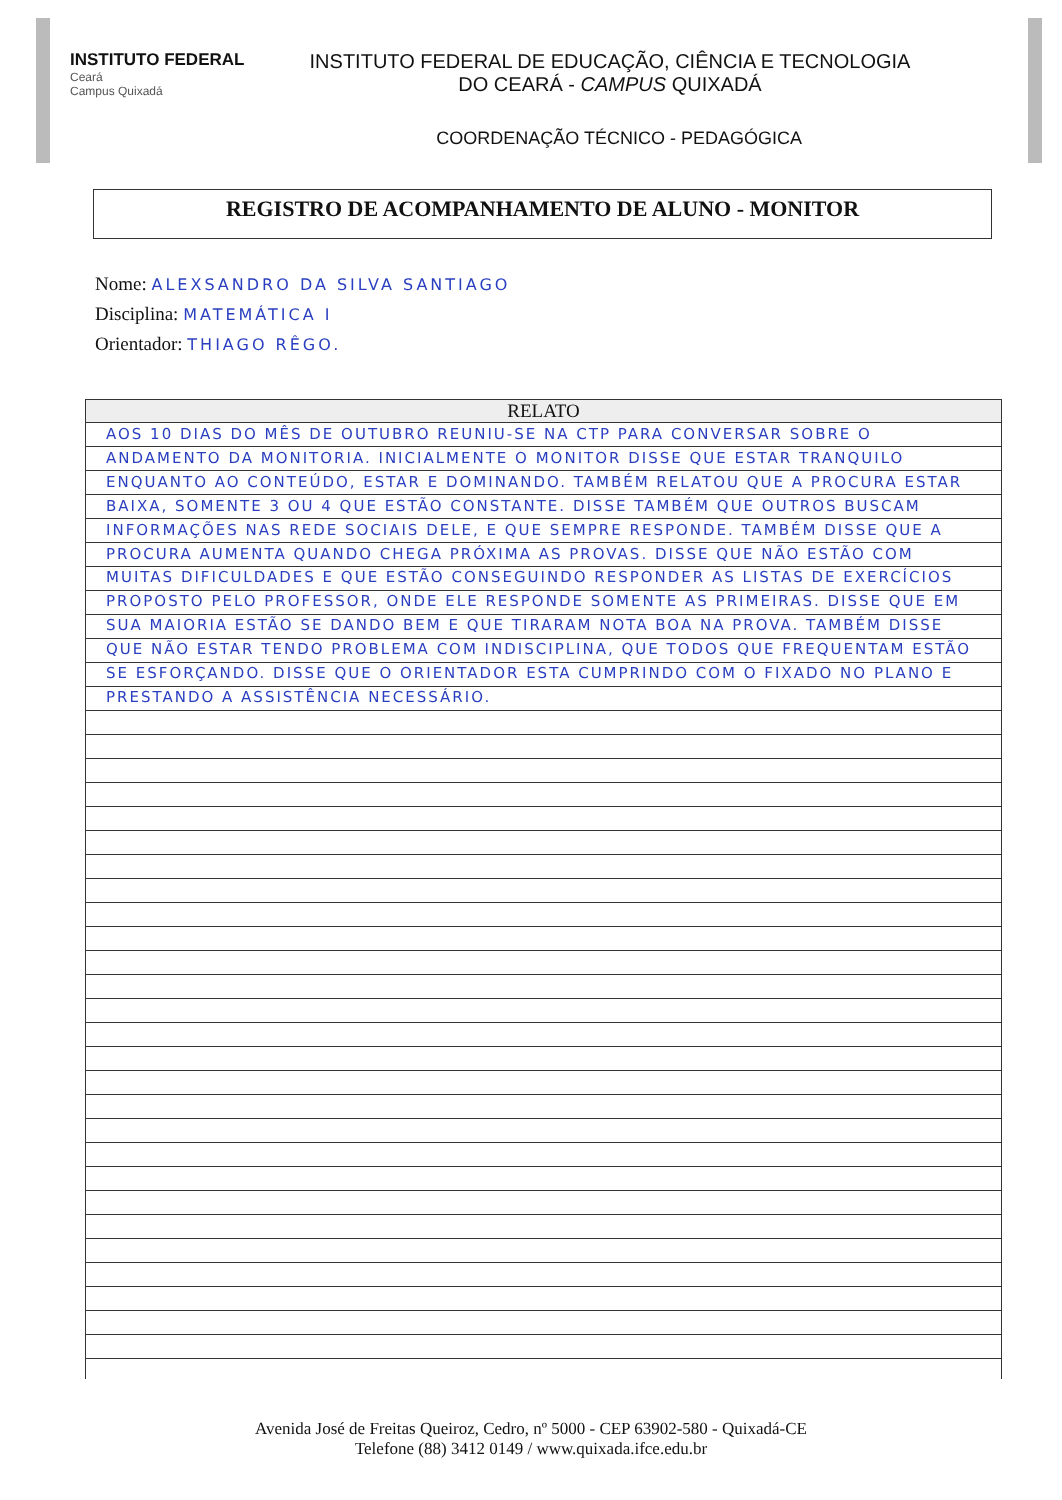INSTITUTO FEDERAL
Ceará
Campus Quixadá
INSTITUTO FEDERAL DE EDUCAÇÃO, CIÊNCIA E TECNOLOGIA
DO CEARÁ - CAMPUS QUIXADÁ
COORDENAÇÃO TÉCNICO - PEDAGÓGICA
REGISTRO DE ACOMPANHAMENTO DE ALUNO - MONITOR
Nome: ALEXSANDRO DA SILVA SANTIAGO
Disciplina: MATEMÁTICA I
Orientador: THIAGO RÊGO.
RELATO
AOS 10 DIAS DO MÊS DE OUTUBRO REUNIU-SE NA CTP PARA CONVERSAR SOBRE O ANDAMENTO DA MONITORIA. INICIALMENTE O MONITOR DISSE QUE ESTAR TRANQUILO ENQUANTO AO CONTEÚDO, ESTAR E DOMINANDO. TAMBÉM RELATOU QUE A PROCURA ESTAR BAIXA, SOMENTE 3 OU 4 QUE ESTÃO CONSTANTE. DISSE TAMBÉM QUE OUTROS BUSCAM INFORMAÇÕES NAS REDE SOCIAIS DELE, E QUE SEMPRE RESPONDE. TAMBÉM DISSE QUE A PROCURA AUMENTA QUANDO CHEGA PRÓXIMA AS PROVAS. DISSE QUE NÃO ESTÃO COM MUITAS DIFICULDADES E QUE ESTÃO CONSEGUINDO RESPONDER AS LISTAS DE EXERCÍCIOS PROPOSTO PELO PROFESSOR, ONDE ELE RESPONDE SOMENTE AS PRIMEIRAS. DISSE QUE EM SUA MAIORIA ESTÃO SE DANDO BEM E QUE TIRARAM NOTA BOA NA PROVA. TAMBÉM DISSE QUE NÃO ESTAR TENDO PROBLEMA COM INDISCIPLINA, QUE TODOS QUE FREQUENTAM ESTÃO SE ESFORÇANDO. DISSE QUE O ORIENTADOR ESTA CUMPRINDO COM O FIXADO NO PLANO E PRESTANDO A ASSISTÊNCIA NECESSÁRIO.
Avenida José de Freitas Queiroz, Cedro, nº 5000 - CEP 63902-580 - Quixadá-CE
Telefone (88) 3412 0149 / www.quixada.ifce.edu.br